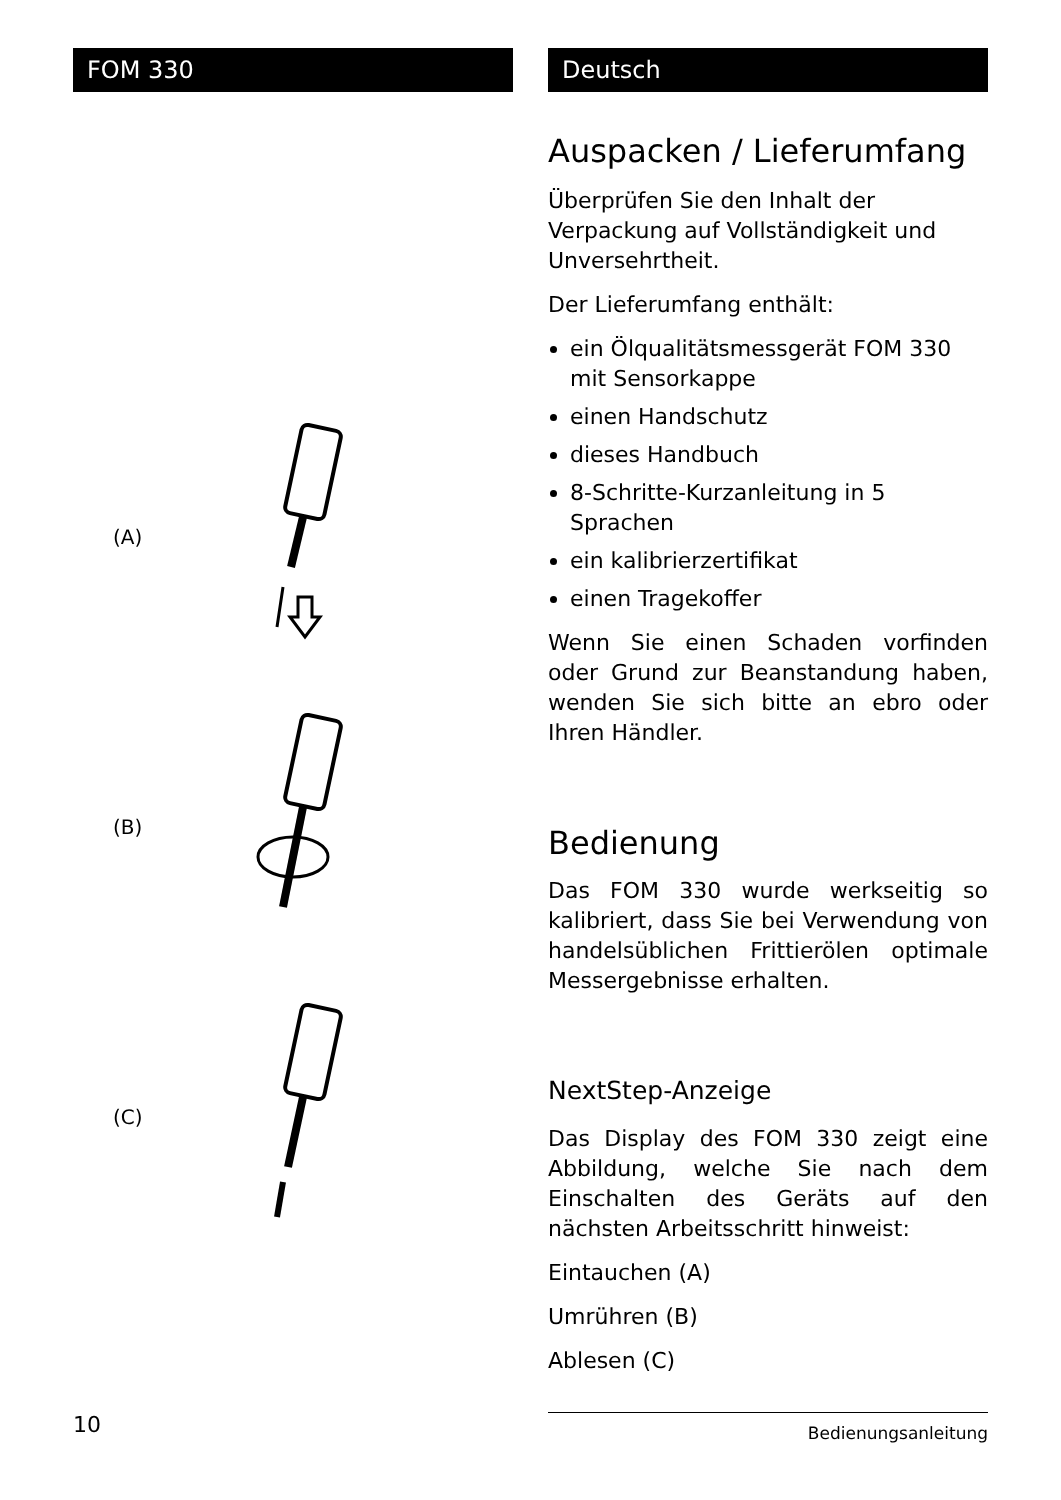FOM 330
(A)
(B)
(C)
Deutsch
Auspacken / Lieferumfang
Überprüfen Sie den Inhalt der Verpackung auf Vollständigkeit und Unversehrtheit.
Der Lieferumfang enthält:
ein Ölqualitätsmessgerät FOM 330 mit Sensorkappe
einen Handschutz
dieses Handbuch
8-Schritte-Kurzanleitung in 5 Sprachen
ein kalibrierzertifikat
einen Tragekoffer
Wenn Sie einen Schaden vorfinden oder Grund zur Beanstandung haben, wenden Sie sich bitte an ebro oder Ihren Händler.
Bedienung
Das FOM 330 wurde werkseitig so kalibriert, dass Sie bei Verwendung von handelsüblichen Frittierölen optimale Messergebnisse erhalten.
NextStep-Anzeige
Das Display des FOM 330 zeigt eine Abbildung, welche Sie nach dem Einschalten des Geräts auf den nächsten Arbeitsschritt hinweist:
Eintauchen (A)
Umrühren (B)
Ablesen (C)
10
Bedienungsanleitung